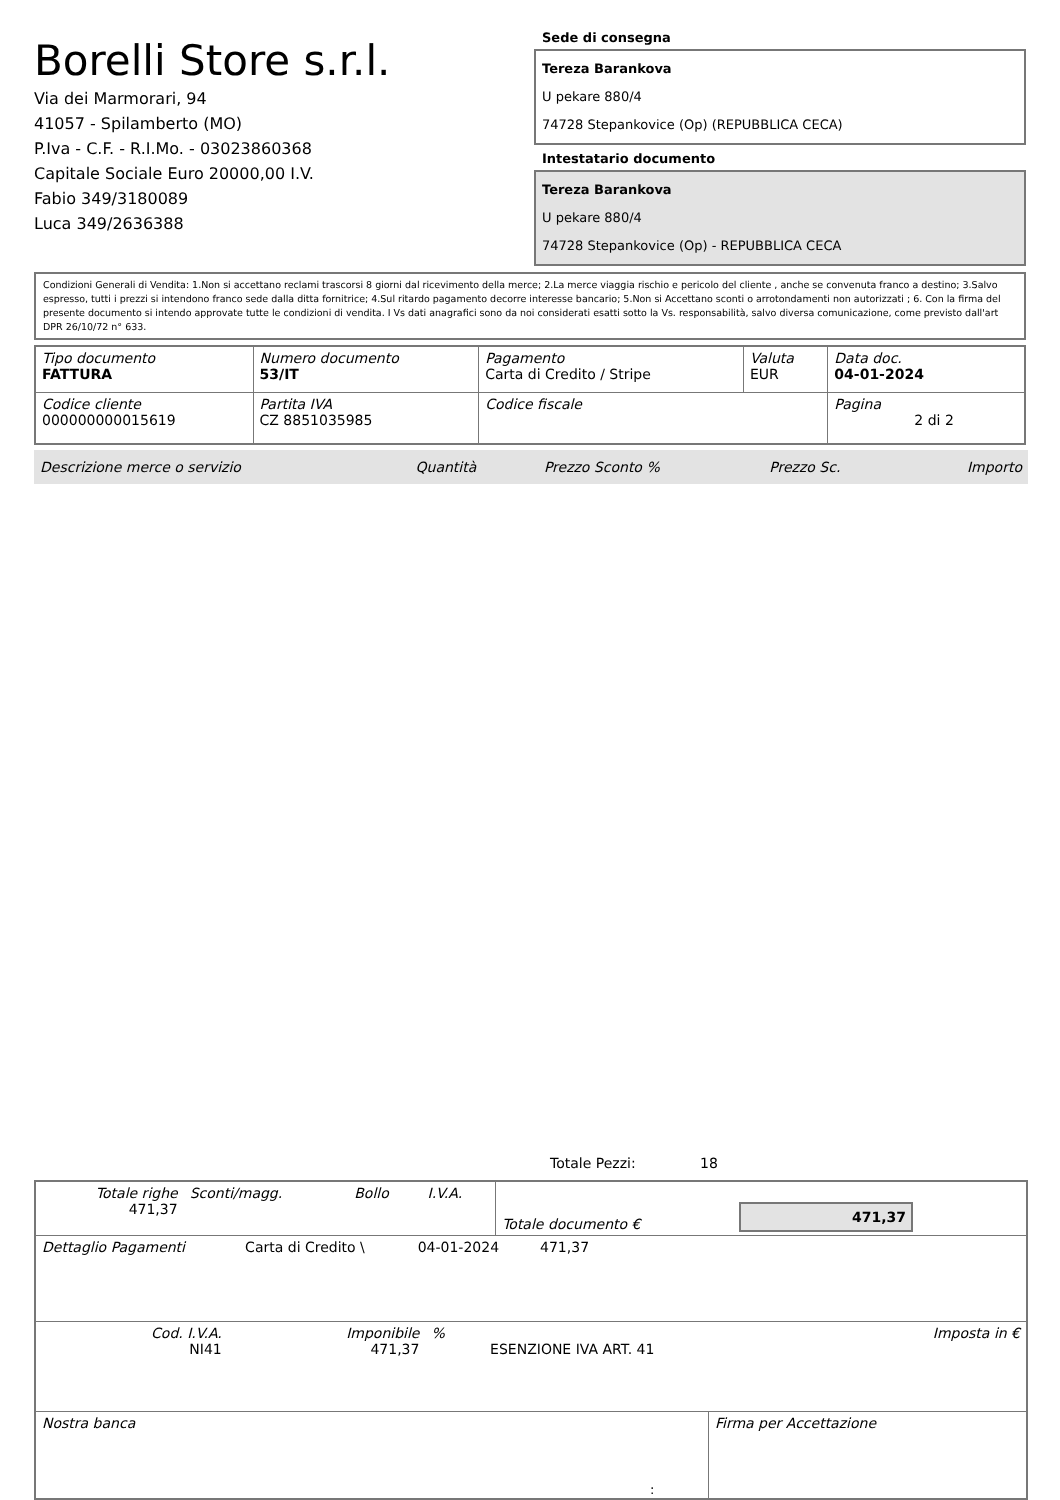Borelli Store s.r.l.
Via dei Marmorari, 94
41057 - Spilamberto (MO)
P.Iva - C.F. - R.I.Mo. - 03023860368
Capitale Sociale Euro 20000,00 I.V.
Fabio 349/3180089
Luca 349/2636388
Sede di consegna
Tereza Barankova
U pekare 880/4
74728 Stepankovice (Op) (REPUBBLICA CECA)
Intestatario documento
Tereza Barankova
U pekare 880/4
74728 Stepankovice (Op) - REPUBBLICA CECA
Condizioni Generali di Vendita: 1.Non si accettano reclami trascorsi 8 giorni dal ricevimento della merce; 2.La merce viaggia rischio e pericolo del cliente , anche se convenuta franco a destino; 3.Salvo espresso, tutti i prezzi si intendono franco sede dalla ditta fornitrice; 4.Sul ritardo pagamento decorre interesse bancario; 5.Non si Accettano sconti o arrotondamenti non autorizzati ; 6. Con la firma del presente documento si intendo approvate tutte le condizioni di vendita. I Vs dati anagrafici sono da noi considerati esatti sotto la Vs. responsabilità, salvo diversa comunicazione, come previsto dall'art DPR 26/10/72 n° 633.
| Tipo documento FATTURA | Numero documento 53/IT | Pagamento Carta di Credito / Stripe | Valuta EUR | Data doc. 04-01-2024 |
| Codice cliente 000000000015619 | Partita IVA CZ 8851035985 | Codice fiscale | | Pagina 2 di 2 |
| Descrizione merce o servizio | Quantità | Prezzo Sconto % | Prezzo Sc. | Importo |
Totale Pezzi: 18
| Totale righe 471,37 | Sconti/magg. | Bollo | I.V.A. | Totale documento € | 471,37 |
| Dettaglio Pagamenti | Carta di Credito \ | 04-01-2024 | 471,37 | |
| Cod. I.V.A. NI41 | Imponibile 471,37 | % | ESENZIONE IVA ART. 41 | Imposta in € |
| Nostra banca | Firma per Accettazione |
: